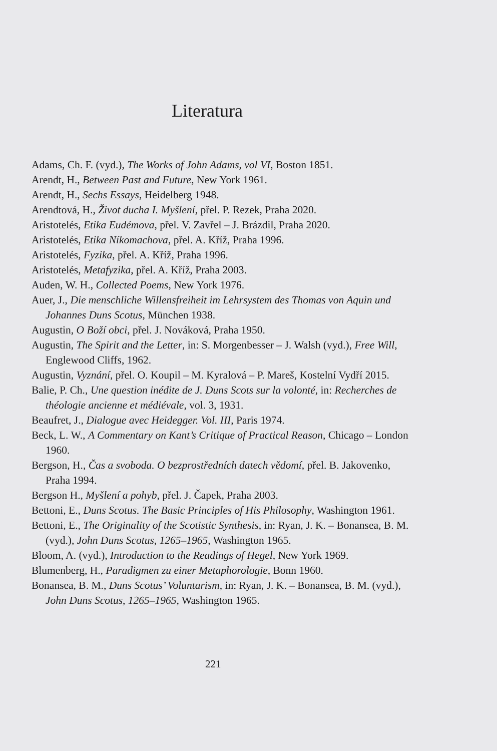Literatura
Adams, Ch. F. (vyd.), The Works of John Adams, vol VI, Boston 1851.
Arendt, H., Between Past and Future, New York 1961.
Arendt, H., Sechs Essays, Heidelberg 1948.
Arendtová, H., Život ducha I. Myšlení, přel. P. Rezek, Praha 2020.
Aristotelés, Etika Eudémova, přel. V. Zavřel – J. Brázdil, Praha 2020.
Aristotelés, Etika Níkomachova, přel. A. Kříž, Praha 1996.
Aristotelés, Fyzika, přel. A. Kříž, Praha 1996.
Aristotelés, Metafyzika, přel. A. Kříž, Praha 2003.
Auden, W. H., Collected Poems, New York 1976.
Auer, J., Die menschliche Willensfreiheit im Lehrsystem des Thomas von Aquin und Johannes Duns Scotus, München 1938.
Augustin, O Boží obci, přel. J. Nováková, Praha 1950.
Augustin, The Spirit and the Letter, in: S. Morgenbesser – J. Walsh (vyd.), Free Will, Englewood Cliffs, 1962.
Augustin, Vyznání, přel. O. Koupil – M. Kyralová – P. Mareš, Kostelní Vydří 2015.
Balie, P. Ch., Une question inédite de J. Duns Scots sur la volonté, in: Recherches de théologie ancienne et médiévale, vol. 3, 1931.
Beaufret, J., Dialogue avec Heidegger. Vol. III, Paris 1974.
Beck, L. W., A Commentary on Kant’s Critique of Practical Reason, Chicago – London 1960.
Bergson, H., Čas a svoboda. O bezprostředních datech vědomí, přel. B. Jakovenko, Praha 1994.
Bergson H., Myšlení a pohyb, přel. J. Čapek, Praha 2003.
Bettoni, E., Duns Scotus. The Basic Principles of His Philosophy, Washington 1961.
Bettoni, E., The Originality of the Scotistic Synthesis, in: Ryan, J. K. – Bonansea, B. M. (vyd.), John Duns Scotus, 1265–1965, Washington 1965.
Bloom, A. (vyd.), Introduction to the Readings of Hegel, New York 1969.
Blumenberg, H., Paradigmen zu einer Metaphorologie, Bonn 1960.
Bonansea, B. M., Duns Scotus’ Voluntarism, in: Ryan, J. K. – Bonansea, B. M. (vyd.), John Duns Scotus, 1265–1965, Washington 1965.
221